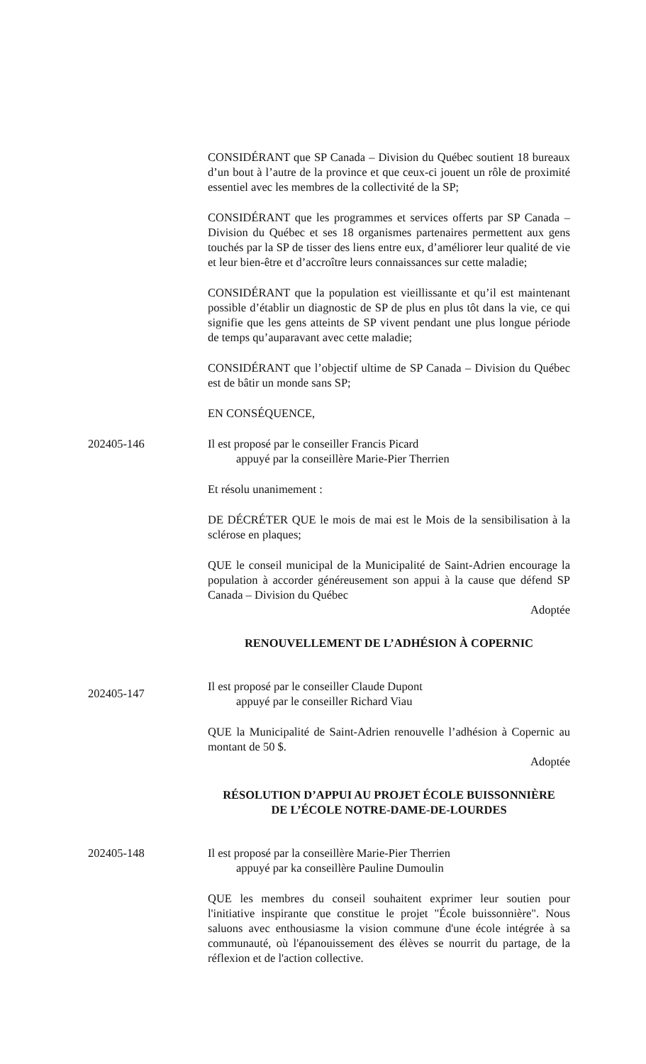CONSIDÉRANT que SP Canada – Division du Québec soutient 18 bureaux d’un bout à l’autre de la province et que ceux-ci jouent un rôle de proximité essentiel avec les membres de la collectivité de la SP;
CONSIDÉRANT que les programmes et services offerts par SP Canada – Division du Québec et ses 18 organismes partenaires permettent aux gens touchés par la SP de tisser des liens entre eux, d’améliorer leur qualité de vie et leur bien-être et d’accroître leurs connaissances sur cette maladie;
CONSIDÉRANT que la population est vieillissante et qu’il est maintenant possible d’établir un diagnostic de SP de plus en plus tôt dans la vie, ce qui signifie que les gens atteints de SP vivent pendant une plus longue période de temps qu’auparavant avec cette maladie;
CONSIDÉRANT que l’objectif ultime de SP Canada – Division du Québec est de bâtir un monde sans SP;
EN CONSÉQUENCE,
202405-146 Il est proposé par le conseiller Francis Picard
appuyé par la conseillère Marie-Pier Therrien
Et résolu unanimement :
DE DÉCRÉTER QUE le mois de mai est le Mois de la sensibilisation à la sclérose en plaques;
QUE le conseil municipal de la Municipalité de Saint-Adrien encourage la population à accorder généreusement son appui à la cause que défend SP Canada – Division du Québec
Adoptée
RENOUVELLEMENT DE L’ADHÉSION À COPERNIC
202405-147
Il est proposé par le conseiller Claude Dupont
appuyé par le conseiller Richard Viau
QUE la Municipalité de Saint-Adrien renouvelle l’adhésion à Copernic au montant de 50 $.
Adoptée
RÉSOLUTION D’APPUI AU PROJET ÉCOLE BUISSONNIÈRE
DE L’ÉCOLE NOTRE-DAME-DE-LOURDES
202405-148 Il est proposé par la conseillère Marie-Pier Therrien
appuyé par ka conseillère Pauline Dumoulin
QUE les membres du conseil souhaitent exprimer leur soutien pour l'initiative inspirante que constitue le projet "École buissonnière". Nous saluons avec enthousiasme la vision commune d'une école intégrée à sa communauté, où l'épanouissement des élèves se nourrit du partage, de la réflexion et de l'action collective.